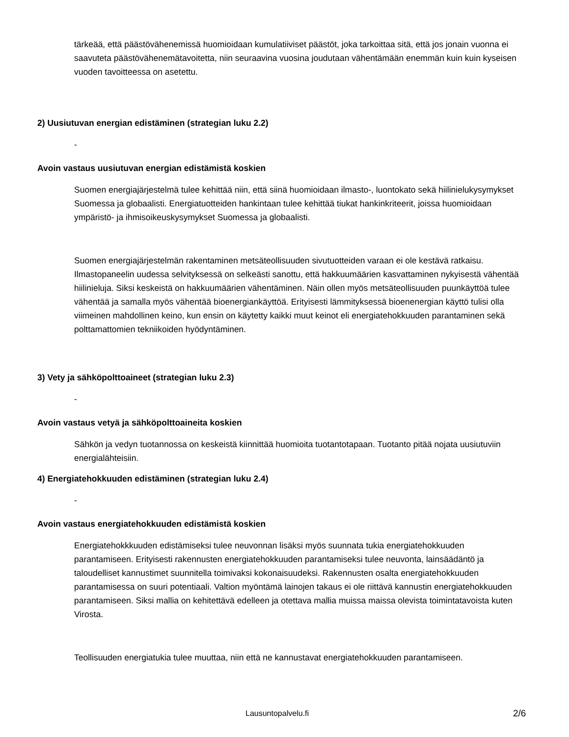tärkeää, että päästövähenemissä huomioidaan kumulatiiviset päästöt, joka tarkoittaa sitä, että jos jonain vuonna ei saavuteta päästövähenemätavoitetta, niin seuraavina vuosina joudutaan vähentämään enemmän kuin kuin kyseisen vuoden tavoitteessa on asetettu.
2) Uusiutuvan energian edistäminen (strategian luku 2.2)
-
Avoin vastaus uusiutuvan energian edistämistä koskien
Suomen energiajärjestelmä tulee kehittää niin, että siinä huomioidaan ilmasto-, luontokato sekä hiilinielukysymykset Suomessa ja globaalisti. Energiatuotteiden hankintaan tulee kehittää tiukat hankinkriteerit, joissa huomioidaan ympäristö- ja ihmisoikeuskysymykset Suomessa ja globaalisti.
Suomen energiajärjestelmän rakentaminen metsäteollisuuden sivutuotteiden varaan ei ole kestävä ratkaisu. Ilmastopaneelin uudessa selvityksessä on selkeästi sanottu, että hakkuumäärien kasvattaminen nykyisestä vähentää hiilinieluja. Siksi keskeistä on hakkuumäärien vähentäminen. Näin ollen myös metsäteollisuuden puunkäyttöä tulee vähentää ja samalla myös vähentää bioenergiankäyttöä. Erityisesti lämmityksessä bioenenergian käyttö tulisi olla viimeinen mahdollinen keino, kun ensin on käytetty kaikki muut keinot eli energiatehokkuuden parantaminen sekä polttamattomien tekniikoiden hyödyntäminen.
3) Vety ja sähköpolttoaineet (strategian luku 2.3)
-
Avoin vastaus vetyä ja sähköpolttoaineita koskien
Sähkön ja vedyn tuotannossa on keskeistä kiinnittää huomioita tuotantotapaan. Tuotanto pitää nojata uusiutuviin energialähteisiin.
4) Energiatehokkuuden edistäminen (strategian luku 2.4)
-
Avoin vastaus energiatehokkuuden edistämistä koskien
Energiatehokkkuuden edistämiseksi tulee neuvonnan lisäksi myös suunnata tukia energiatehokkuuden parantamiseen. Erityisesti rakennusten energiatehokkuuden parantamiseksi tulee neuvonta, lainsäädäntö ja taloudelliset kannustimet suunnitella toimivaksi kokonaisuudeksi. Rakennusten osalta energiatehokkuuden parantamisessa on suuri potentiaali. Valtion myöntämä lainojen takaus ei ole riittävä kannustin energiatehokkuuden parantamiseen. Siksi mallia on kehitettävä edelleen ja otettava mallia muissa maissa olevista toimintatavoista kuten Virosta.
Teollisuuden energiatukia tulee muuttaa, niin että ne kannustavat energiatehokkuuden parantamiseen.
Lausuntopalvelu.fi 2/6